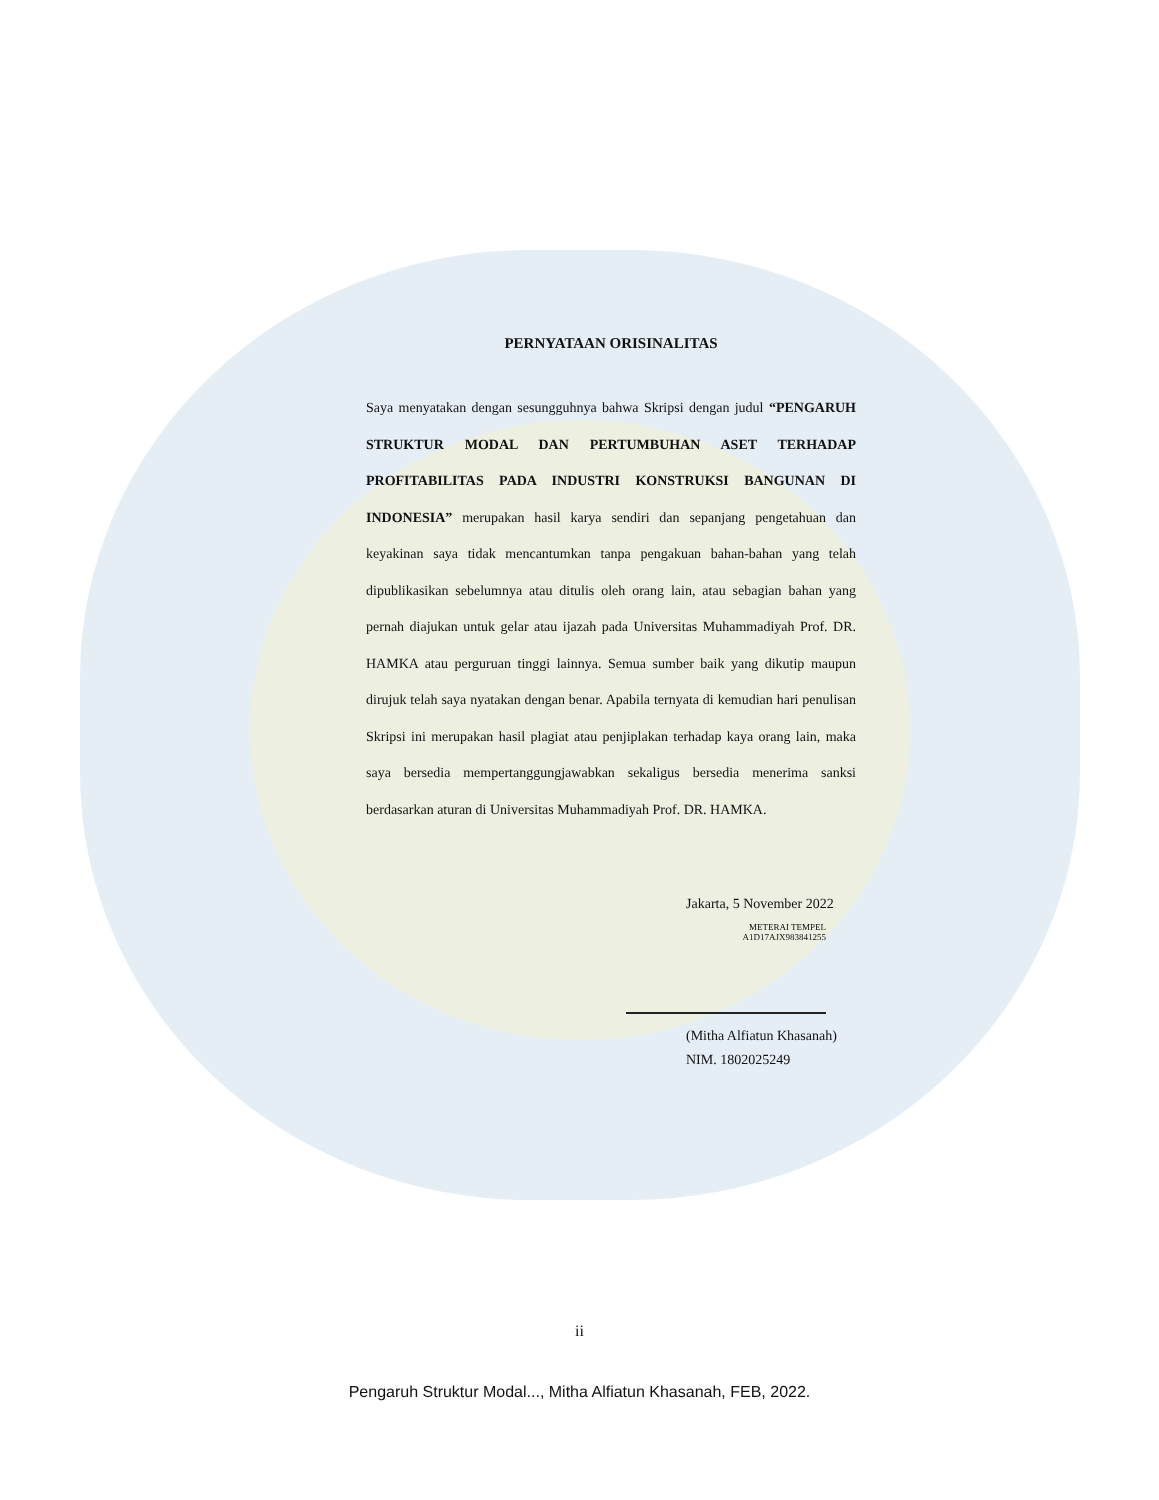PERNYATAAN ORISINALITAS
Saya menyatakan dengan sesungguhnya bahwa Skripsi dengan judul “PENGARUH STRUKTUR MODAL DAN PERTUMBUHAN ASET TERHADAP PROFITABILITAS PADA INDUSTRI KONSTRUKSI BANGUNAN DI INDONESIA” merupakan hasil karya sendiri dan sepanjang pengetahuan dan keyakinan saya tidak mencantumkan tanpa pengakuan bahan-bahan yang telah dipublikasikan sebelumnya atau ditulis oleh orang lain, atau sebagian bahan yang pernah diajukan untuk gelar atau ijazah pada Universitas Muhammadiyah Prof. DR. HAMKA atau perguruan tinggi lainnya. Semua sumber baik yang dikutip maupun dirujuk telah saya nyatakan dengan benar. Apabila ternyata di kemudian hari penulisan Skripsi ini merupakan hasil plagiat atau penjiplakan terhadap kaya orang lain, maka saya bersedia mempertanggungjawabkan sekaligus bersedia menerima sanksi berdasarkan aturan di Universitas Muhammadiyah Prof. DR. HAMKA.
Jakarta, 5 November 2022
METERAI TEMPEL
A1D17AJX983841255
(Mitha Alfiatun Khasanah)
NIM. 1802025249
ii
Pengaruh Struktur Modal..., Mitha Alfiatun Khasanah, FEB, 2022.